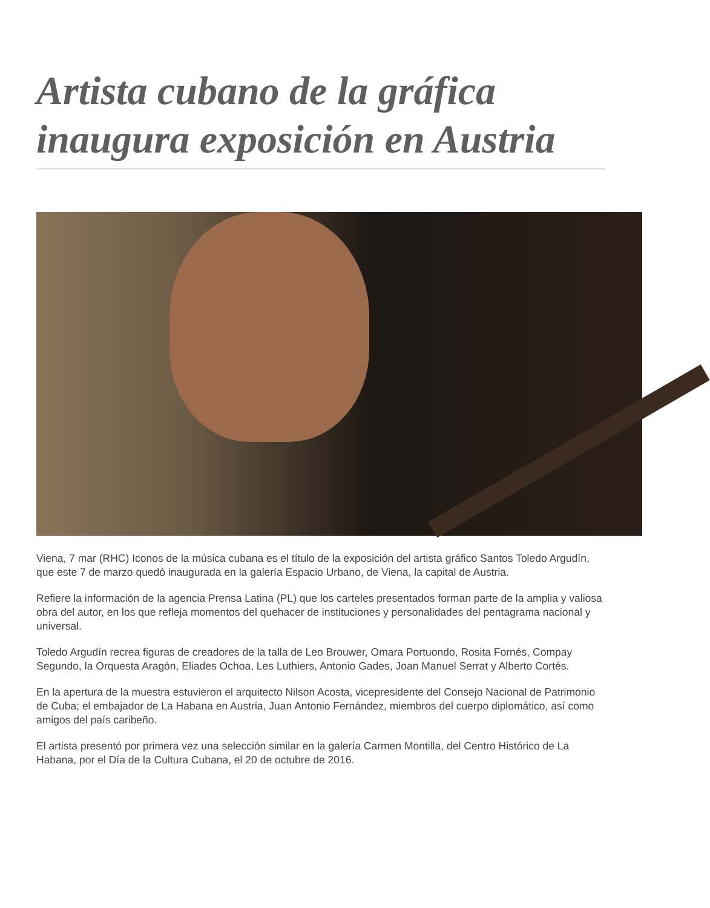Artista cubano de la gráfica inaugura exposición en Austria
Viena, 7 mar (RHC) Iconos de la música cubana es el título de la exposición del artista gráfico Santos Toledo Argudín, que este 7 de marzo quedó inaugurada en la galería Espacio Urbano, de Viena, la capital de Austria.
Refiere la información de la agencia Prensa Latina (PL) que los carteles presentados forman parte de la amplia y valiosa obra del autor, en los que refleja momentos del quehacer de instituciones y personalidades del pentagrama nacional y universal.
Toledo Argudín recrea figuras de creadores de la talla de Leo Brouwer, Omara Portuondo, Rosita Fornés, Compay Segundo, la Orquesta Aragón, Eliades Ochoa, Les Luthiers, Antonio Gades, Joan Manuel Serrat y Alberto Cortés.
En la apertura de la muestra estuvieron el arquitecto Nilson Acosta, vicepresidente del Consejo Nacional de Patrimonio de Cuba; el embajador de La Habana en Austria, Juan Antonio Fernández, miembros del cuerpo diplomático, así como amigos del país caribeño.
El artista presentó por primera vez una selección similar en la galería Carmen Montilla, del Centro Histórico de La Habana, por el Día de la Cultura Cubana, el 20 de octubre de 2016.